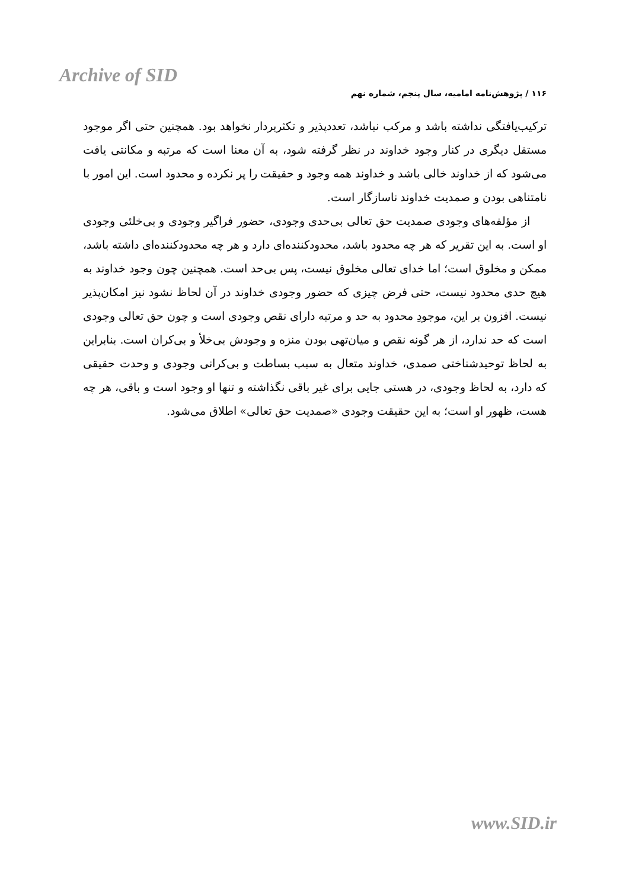Archive of SID
۱۱۶ / پژوهش‌نامه امامیه، سال پنجم، شماره نهم
ترکیب‌یافتگی نداشته باشد و مرکب نباشد، تعددپذیر و تکثربردار نخواهد بود. همچنین حتی اگر موجود مستقل دیگری در کنار وجود خداوند در نظر گرفته شود، به آن معنا است که مرتبه و مکانتی یافت می‌شود که از خداوند خالی باشد و خداوند همه وجود و حقیقت را پر نکرده و محدود است. این امور با نامتناهی بودن و صمدیت خداوند ناسازگار است.
از مؤلفه‌های وجودی صمدیت حق تعالی بی‌حدی وجودی، حضور فراگیر وجودی و بی‌خلئی وجودی او است. به این تقریر که هر چه محدود باشد، محدودکننده‌ای دارد و هر چه محدودکننده‌ای داشته باشد، ممکن و مخلوق است؛ اما خدای تعالی مخلوق نیست، پس بی‌حد است. همچنین چون وجود خداوند به هیچ حدی محدود نیست، حتی فرض چیزی که حضور وجودی خداوند در آن لحاظ نشود نیز امکان‌پذیر نیست. افزون بر این، موجودِ محدود به حد و مرتبه دارای نقص وجودی است و چون حق تعالی وجودی است که حد ندارد، از هر گونه نقص و میان‌تهی بودن منزه و وجودش بی‌خلأ و بی‌کران است. بنابراین به لحاظ توحیدشناختی صمدی، خداوند متعال به سبب بساطت و بی‌کرانی وجودی و وحدت حقیقی که دارد، به لحاظ وجودی، در هستی جایی برای غیر باقی نگذاشته و تنها او وجود است و باقی، هر چه هست، ظهور او است؛ به این حقیقت وجودی «صمدیت حق تعالی» اطلاق می‌شود.
www.SID.ir